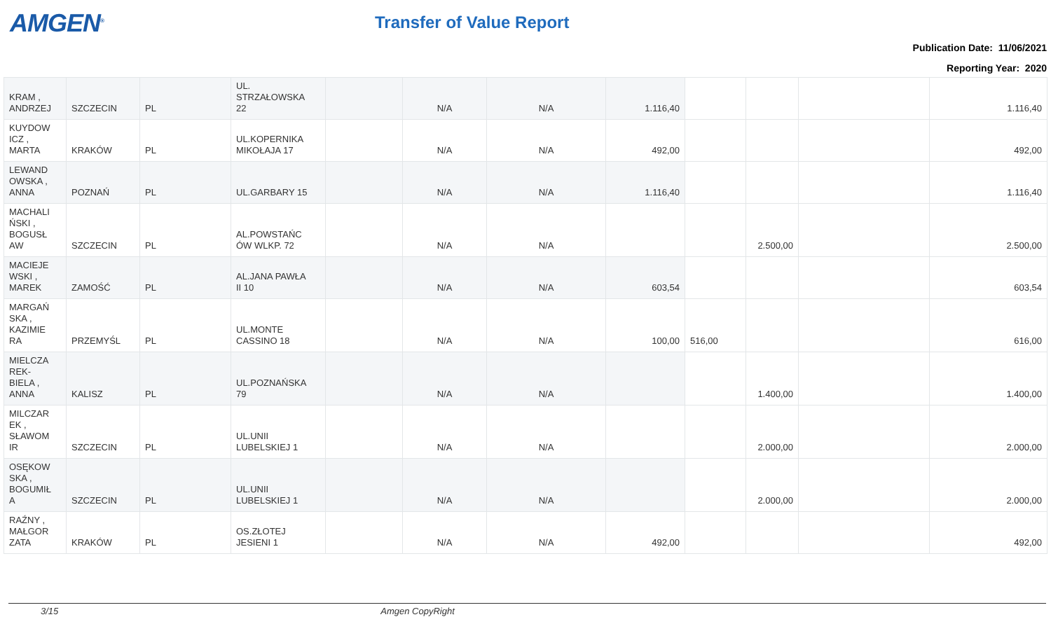AMGEN<sup>®</sup> Transfer of Value Report
Publication Date: 11/06/2021
Reporting Year: 2020
| KRAM , ANDRZEJ | SZCZECIN | PL | UL. STRZAŁOWSKA 22 | | N/A | N/A | 1.116,40 | | | | 1.116,40 |
| KUYDOW ICZ , MARTA | KRAKÓW | PL | UL.KOPERNIKA MIKOŁAJA 17 | | N/A | N/A | 492,00 | | | | 492,00 |
| LEWAND OWSKA , ANNA | POZNAŃ | PL | UL.GARBARY 15 | | N/A | N/A | 1.116,40 | | | | 1.116,40 |
| MACHALI ŃSKI , BOGUSŁ AW | SZCZECIN | PL | AL.POWSTAŃC ÓW WLKP. 72 | | N/A | N/A | | | 2.500,00 | | 2.500,00 |
| MACIEJE WSKI , MAREK | ZAMOŚĆ | PL | AL.JANA PAWŁA II 10 | | N/A | N/A | 603,54 | | | | 603,54 |
| MARGAŃ SKA , KAZIMIE RA | PRZEMYŚL | PL | UL.MONTE CASSINO 18 | | N/A | N/A | 100,00 | 516,00 | | | 616,00 |
| MIELCZA REK- BIELA , ANNA | KALISZ | PL | UL.POZNAŃSKA 79 | | N/A | N/A | | | 1.400,00 | | 1.400,00 |
| MILCZAR EK , SŁAWOM IR | SZCZECIN | PL | UL.UNII LUBELSKIEJ 1 | | N/A | N/A | | | 2.000,00 | | 2.000,00 |
| OSĘKOW SKA , BOGUMIŁ A | SZCZECIN | PL | UL.UNII LUBELSKIEJ 1 | | N/A | N/A | | | 2.000,00 | | 2.000,00 |
| RAŹNY , MAŁGOR ZATA | KRAKÓW | PL | OS.ZŁOTEJ JESIENI 1 | | N/A | N/A | 492,00 | | | | 492,00 |
3/15 Amgen CopyRight